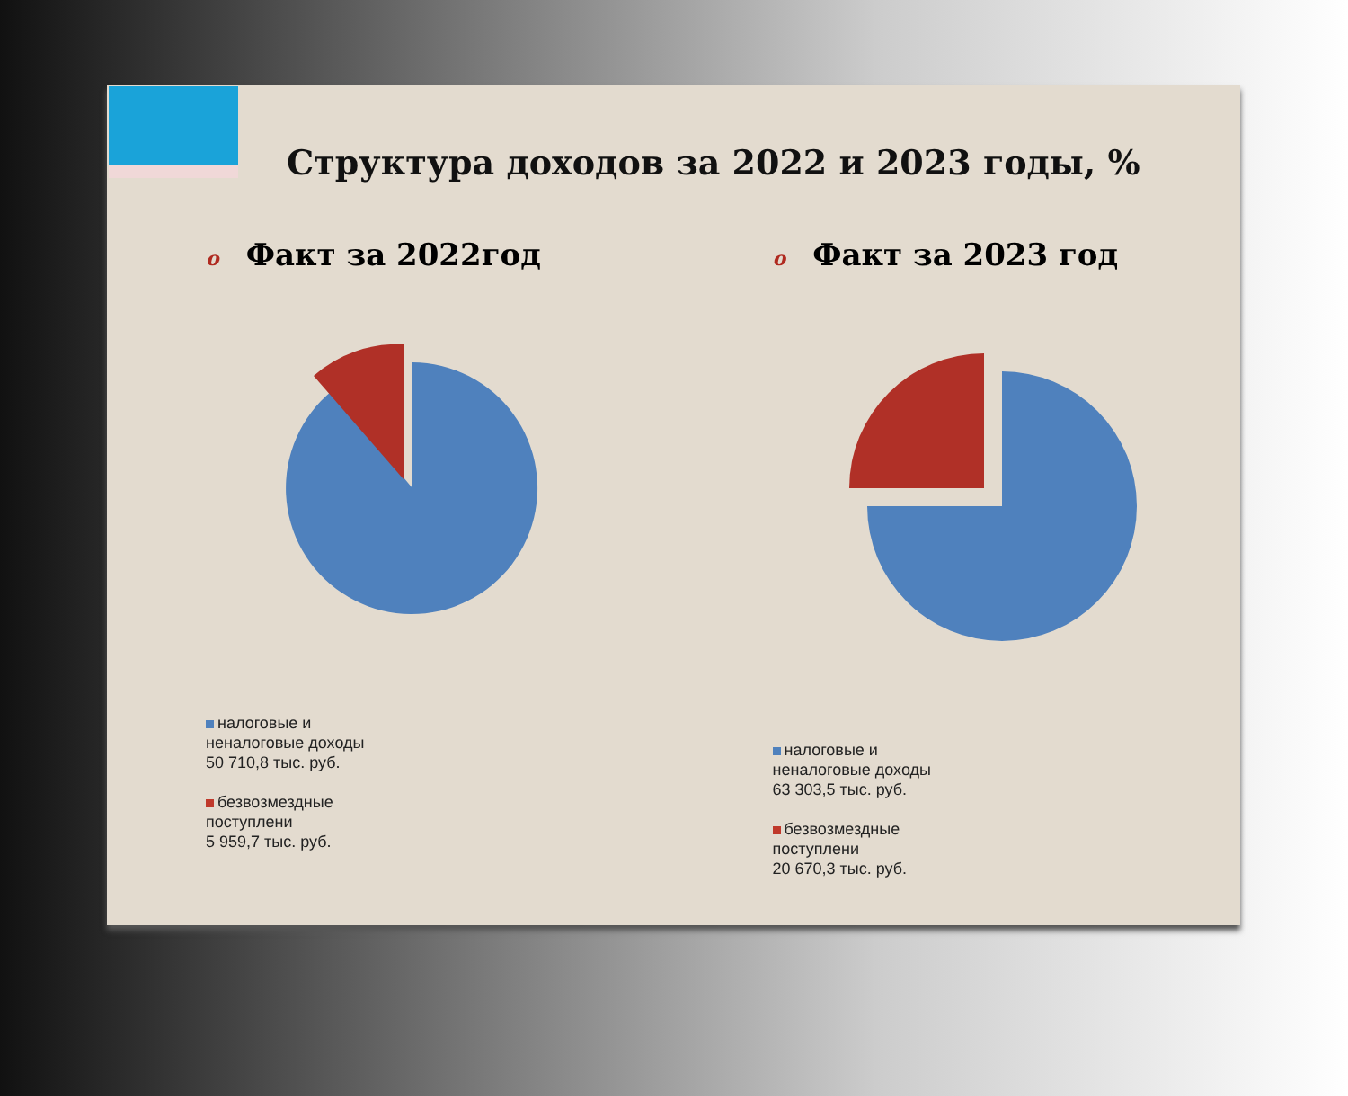Структура доходов за 2022 и 2023 годы, %
o Факт за 2022год
налоговые и
неналоговые доходы
50 710,8 тыс. руб.
безвозмездные
поступлени
5 959,7 тыс. руб.
o Факт за 2023 год
налоговые и
неналоговые доходы
63 303,5 тыс. руб.
безвозмездные
поступлени
20 670,3 тыс. руб.